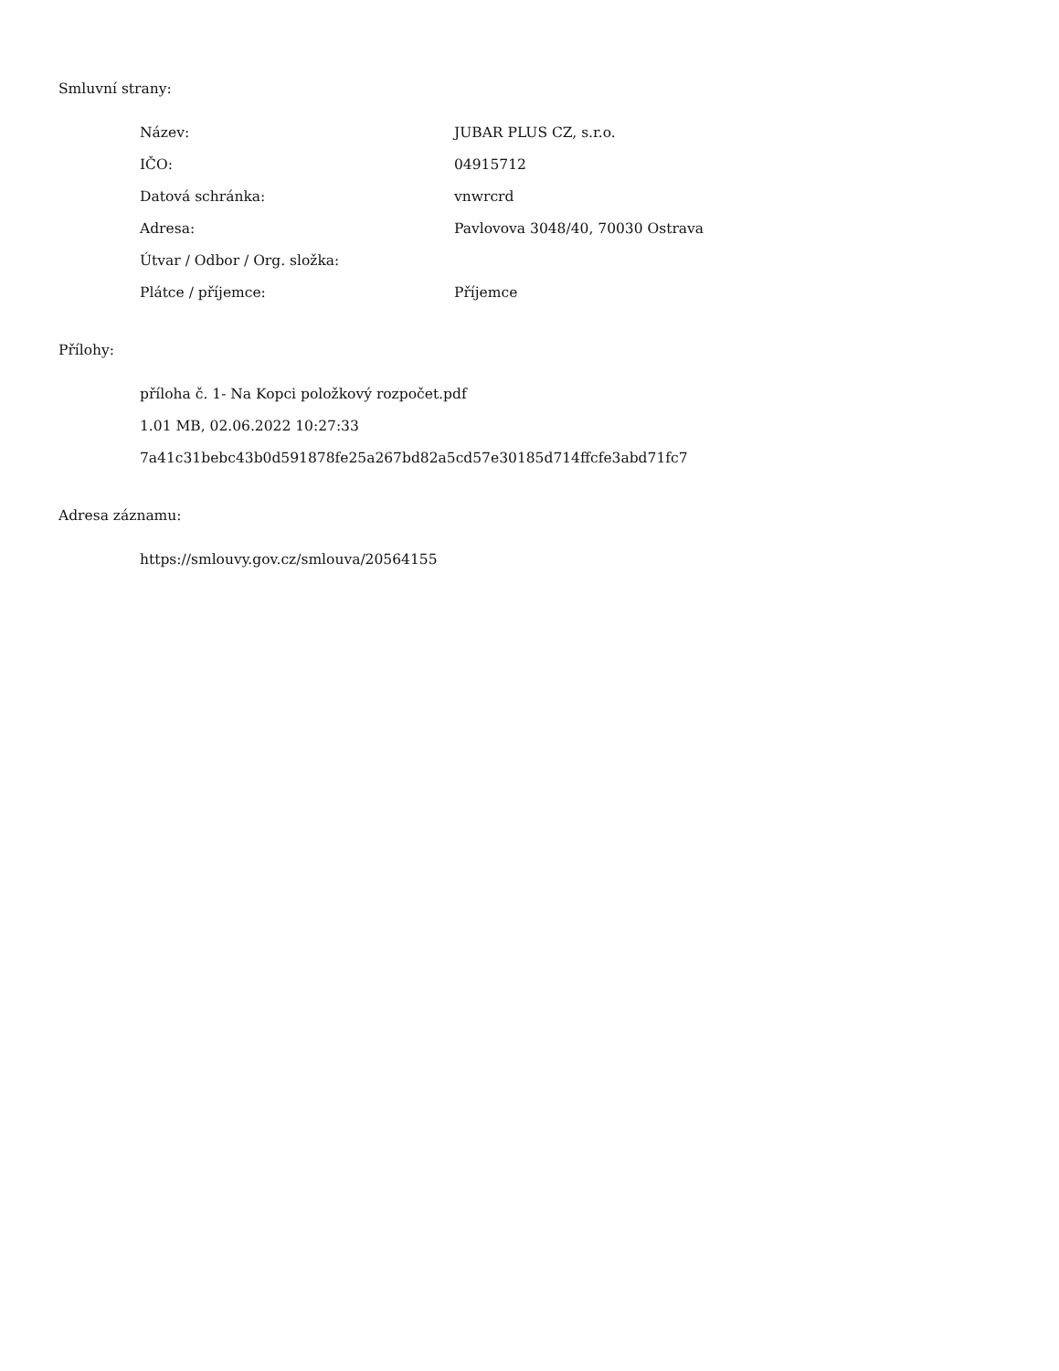Smluvní strany:
| Název: | JUBAR PLUS CZ, s.r.o. |
| IČO: | 04915712 |
| Datová schránka: | vnwrcrd |
| Adresa: | Pavlovova 3048/40, 70030 Ostrava |
| Útvar / Odbor / Org. složka: | |
| Plátce / příjemce: | Příjemce |
Přílohy:
příloha č. 1- Na Kopci položkový rozpočet.pdf
1.01 MB, 02.06.2022 10:27:33
7a41c31bebc43b0d591878fe25a267bd82a5cd57e30185d714ffcfe3abd71fc7
Adresa záznamu:
https://smlouvy.gov.cz/smlouva/20564155